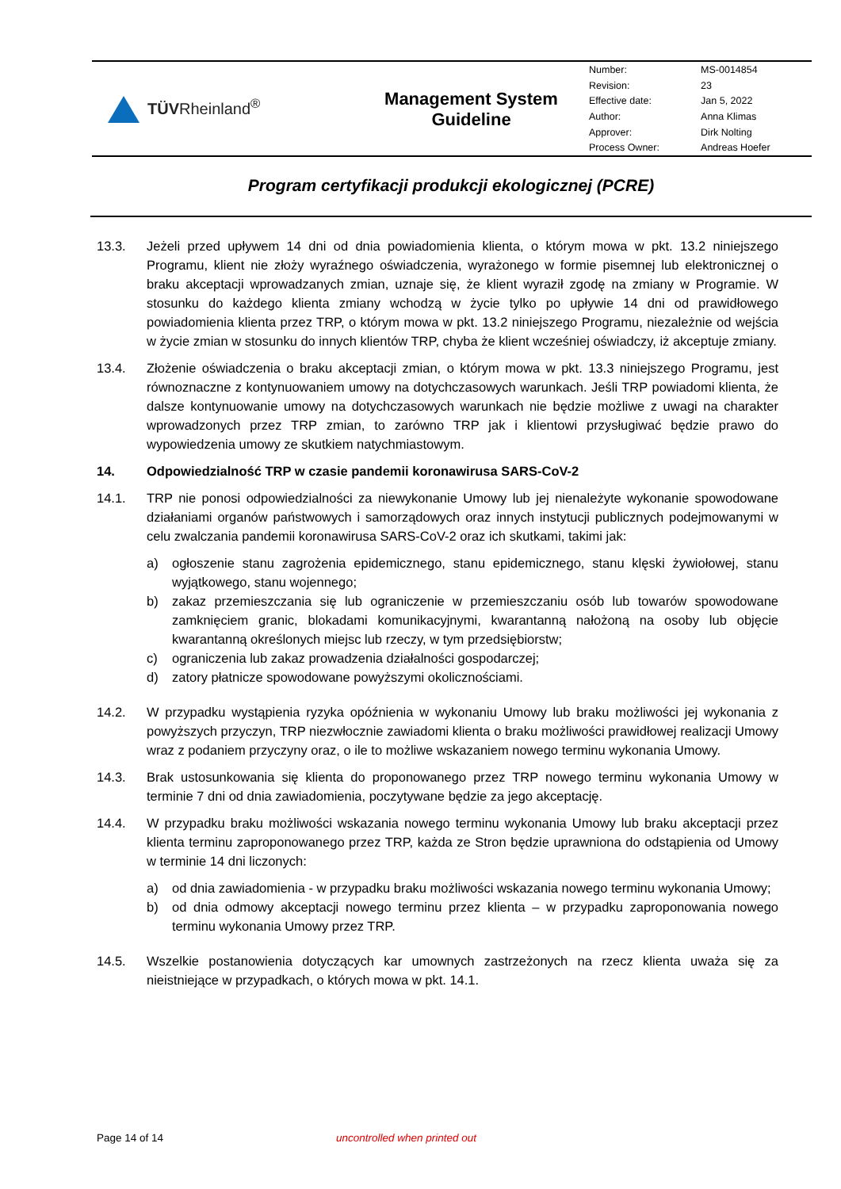| TÜV Rheinland<sup>®</sup> | Management System Guideline | / Number: / MS-0014854 / / Revision: / 23 / / Effective date: / Jan 5, 2022 / / Author: / Anna Klimas / / Approver: / Dirk Nolting / / Process Owner: / Andreas Hoefer / |
Program certyfikacji produkcji ekologicznej (PCRE)
13.3. Jeżeli przed upływem 14 dni od dnia powiadomienia klienta, o którym mowa w pkt. 13.2 niniejszego Programu, klient nie złoży wyraźnego oświadczenia, wyrażonego w formie pisemnej lub elektronicznej o braku akceptacji wprowadzanych zmian, uznaje się, że klient wyraził zgodę na zmiany w Programie. W stosunku do każdego klienta zmiany wchodzą w życie tylko po upływie 14 dni od prawidłowego powiadomienia klienta przez TRP, o którym mowa w pkt. 13.2 niniejszego Programu, niezależnie od wejścia w życie zmian w stosunku do innych klientów TRP, chyba że klient wcześniej oświadczy, iż akceptuje zmiany.
13.4. Złożenie oświadczenia o braku akceptacji zmian, o którym mowa w pkt. 13.3 niniejszego Programu, jest równoznaczne z kontynuowaniem umowy na dotychczasowych warunkach. Jeśli TRP powiadomi klienta, że dalsze kontynuowanie umowy na dotychczasowych warunkach nie będzie możliwe z uwagi na charakter wprowadzonych przez TRP zmian, to zarówno TRP jak i klientowi przysługiwać będzie prawo do wypowiedzenia umowy ze skutkiem natychmiastowym.
14. Odpowiedzialność TRP w czasie pandemii koronawirusa SARS-CoV-2
14.1. TRP nie ponosi odpowiedzialności za niewykonanie Umowy lub jej nienależyte wykonanie spowodowane działaniami organów państwowych i samorządowych oraz innych instytucji publicznych podejmowanymi w celu zwalczania pandemii koronawirusa SARS-CoV-2 oraz ich skutkami, takimi jak:
a) ogłoszenie stanu zagrożenia epidemicznego, stanu epidemicznego, stanu klęski żywiołowej, stanu wyjątkowego, stanu wojennego;
b) zakaz przemieszczania się lub ograniczenie w przemieszczaniu osób lub towarów spowodowane zamknięciem granic, blokadami komunikacyjnymi, kwarantanną nałożoną na osoby lub objęcie kwarantanną określonych miejsc lub rzeczy, w tym przedsiębiorstw;
c) ograniczenia lub zakaz prowadzenia działalności gospodarczej;
d) zatory płatnicze spowodowane powyższymi okolicznościami.
14.2. W przypadku wystąpienia ryzyka opóźnienia w wykonaniu Umowy lub braku możliwości jej wykonania z powyższych przyczyn, TRP niezwłocznie zawiadomi klienta o braku możliwości prawidłowej realizacji Umowy wraz z podaniem przyczyny oraz, o ile to możliwe wskazaniem nowego terminu wykonania Umowy.
14.3. Brak ustosunkowania się klienta do proponowanego przez TRP nowego terminu wykonania Umowy w terminie 7 dni od dnia zawiadomienia, poczytywane będzie za jego akceptację.
14.4. W przypadku braku możliwości wskazania nowego terminu wykonania Umowy lub braku akceptacji przez klienta terminu zaproponowanego przez TRP, każda ze Stron będzie uprawniona do odstąpienia od Umowy w terminie 14 dni liczonych:
a) od dnia zawiadomienia - w przypadku braku możliwości wskazania nowego terminu wykonania Umowy;
b) od dnia odmowy akceptacji nowego terminu przez klienta – w przypadku zaproponowania nowego terminu wykonania Umowy przez TRP.
14.5. Wszelkie postanowienia dotyczących kar umownych zastrzeżonych na rzecz klienta uważa się za nieistniejące w przypadkach, o których mowa w pkt. 14.1.
Page 14 of 14 uncontrolled when printed out